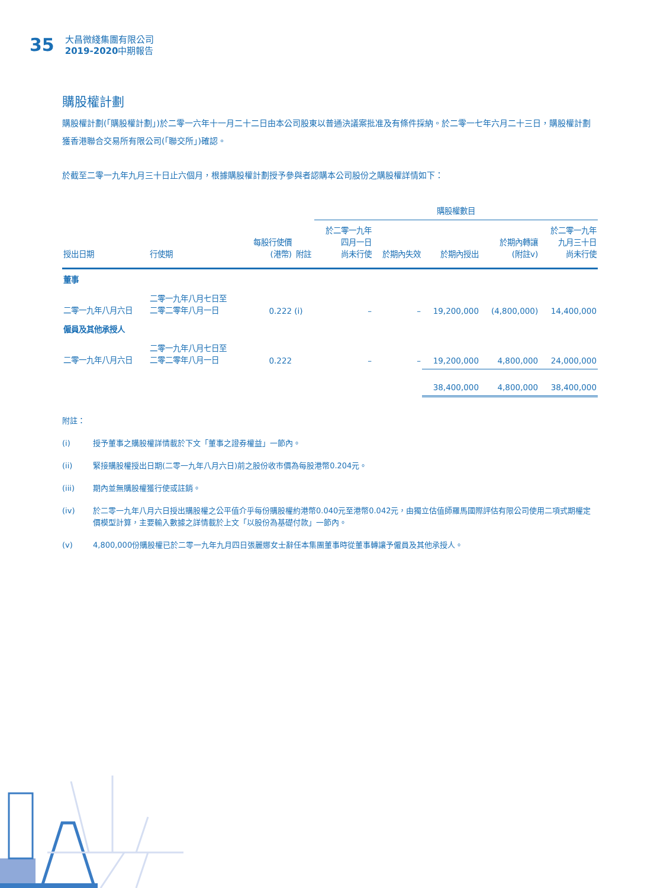35
大昌微綫集團有限公司
2019-2020中期報告
購股權計劃
購股權計劃(「購股權計劃」)於二零一六年十一月二十二日由本公司股東以普通決議案批准及有條件採納。於二零一七年六月二十三日，購股權計劃獲香港聯合交易所有限公司(「聯交所」)確認。
於截至二零一九年九月三十日止六個月，根據購股權計劃授予參與者認購本公司股份之購股權詳情如下：
| | | | | 購股權數目 | | | | |
| --- | --- | --- | --- | --- | --- | --- | --- | --- |
| 授出日期 | 行使期 | 每股行使價 (港幣) | 附註 | 於二零一九年 四月一日 尚未行使 | 於期內失效 | 於期內授出 | 於期內轉讓 (附註v) | 於二零一九年 九月三十日 尚未行使 |
| 董事 | | | | | | | | |
| 二零一九年八月六日 | 二零一九年八月七日至 二零二零年八月一日 | 0.222 | (i) | – | – | 19,200,000 | (4,800,000) | 14,400,000 |
| 僱員及其他承授人 | | | | | | | | |
| 二零一九年八月六日 | 二零一九年八月七日至 二零二零年八月一日 | 0.222 | | – | – | 19,200,000 | 4,800,000 | 24,000,000 |
| | | | | | | 38,400,000 | 4,800,000 | 38,400,000 |
附註：
(i) 授予董事之購股權詳情載於下文「董事之證券權益」一節內。
(ii) 緊接購股權授出日期(二零一九年八月六日)前之股份收市價為每股港幣0.204元。
(iii) 期內並無購股權獲行使或註銷。
(iv) 於二零一九年八月六日授出購股權之公平值介乎每份購股權約港幣0.040元至港幣0.042元，由獨立估值師羅馬國際評估有限公司使用二項式期權定價模型計算，主要輸入數據之詳情載於上文「以股份為基礎付款」一節內。
(v) 4,800,000份購股權已於二零一九年九月四日張麗娜女士辭任本集團董事時從董事轉讓予僱員及其他承授人。